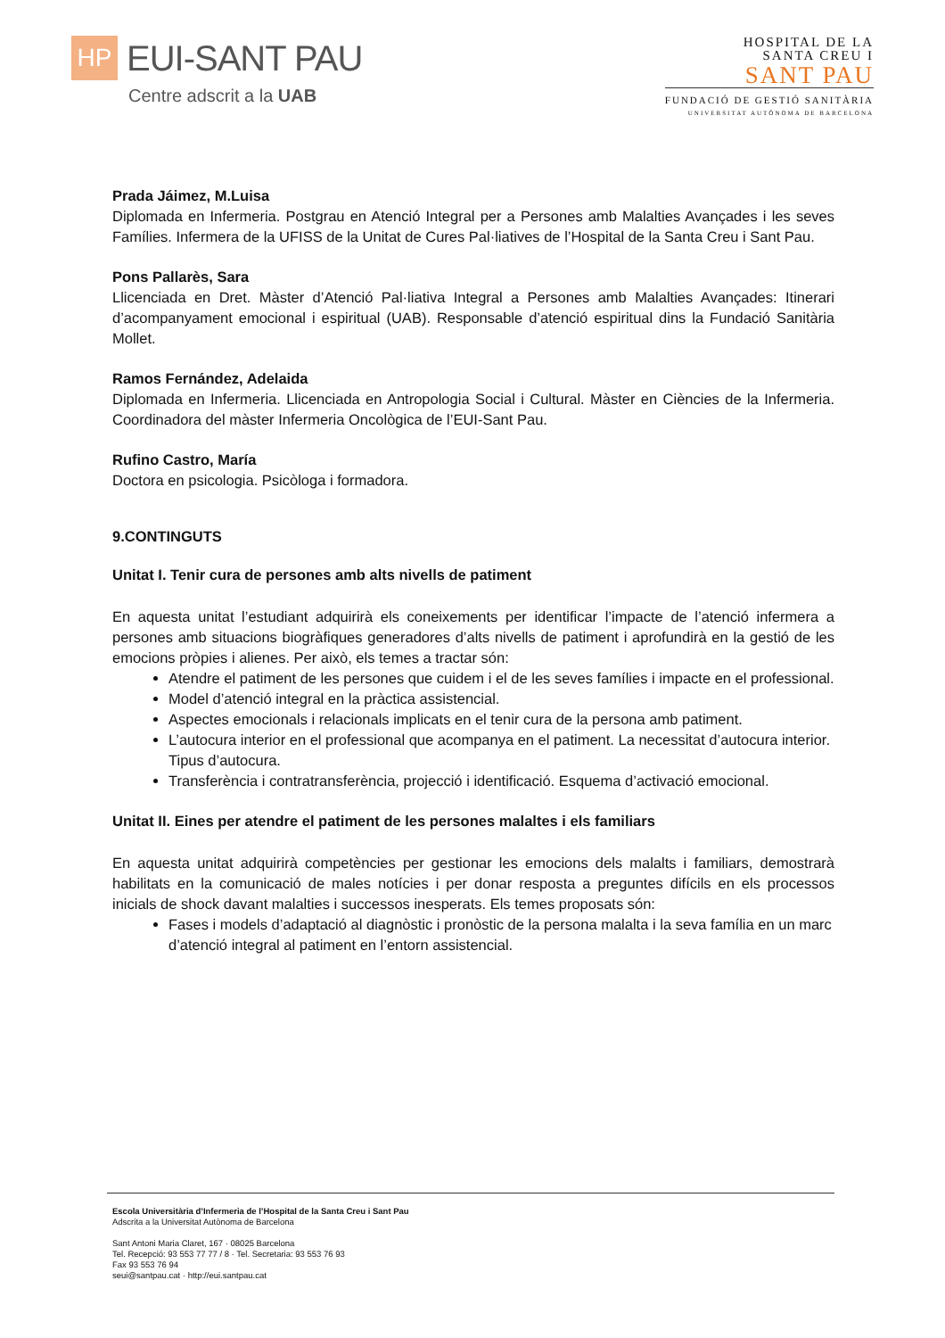HP
EUI-SANT PAU
Centre adscrit a la UAB
HOSPITAL DE LA
SANTA CREU I
SANT PAU
FUNDACIÓ DE GESTIÓ SANITÀRIA
UNIVERSITAT AUTÒNOMA DE BARCELONA
Prada Jáimez, M.Luisa
Diplomada en Infermeria. Postgrau en Atenció Integral per a Persones amb Malalties Avançades i les seves Famílies. Infermera de la UFISS de la Unitat de Cures Pal·liatives de l’Hospital de la Santa Creu i Sant Pau.
Pons Pallarès, Sara
Llicenciada en Dret. Màster d’Atenció Pal·liativa Integral a Persones amb Malalties Avançades: Itinerari d’acompanyament emocional i espiritual (UAB). Responsable d’atenció espiritual dins la Fundació Sanitària Mollet.
Ramos Fernández, Adelaida
Diplomada en Infermeria. Llicenciada en Antropologia Social i Cultural. Màster en Ciències de la Infermeria. Coordinadora del màster Infermeria Oncològica de l’EUI-Sant Pau.
Rufino Castro, María
Doctora en psicologia. Psicòloga i formadora.
9.CONTINGUTS
Unitat I. Tenir cura de persones amb alts nivells de patiment
En aquesta unitat l’estudiant adquirirà els coneixements per identificar l’impacte de l’atenció infermera a persones amb situacions biogràfiques generadores d’alts nivells de patiment i aprofundirà en la gestió de les emocions pròpies i alienes. Per això, els temes a tractar són:
Atendre el patiment de les persones que cuidem i el de les seves famílies i impacte en el professional.
Model d’atenció integral en la pràctica assistencial.
Aspectes emocionals i relacionals implicats en el tenir cura de la persona amb patiment.
L’autocura interior en el professional que acompanya en el patiment. La necessitat d’autocura interior. Tipus d’autocura.
Transferència i contratransferència, projecció i identificació. Esquema d’activació emocional.
Unitat II. Eines per atendre el patiment de les persones malaltes i els familiars
En aquesta unitat adquirirà competències per gestionar les emocions dels malalts i familiars, demostrarà habilitats en la comunicació de males notícies i per donar resposta a preguntes difícils en els processos inicials de shock davant malalties i successos inesperats. Els temes proposats són:
Fases i models d’adaptació al diagnòstic i pronòstic de la persona malalta i la seva família en un marc d’atenció integral al patiment en l’entorn assistencial.
Escola Universitària d’Infermeria de l’Hospital de la Santa Creu i Sant Pau
Adscrita a la Universitat Autònoma de Barcelona
Sant Antoni Maria Claret, 167 · 08025 Barcelona
Tel. Recepció: 93 553 77 77 / 8 · Tel. Secretaria: 93 553 76 93
Fax 93 553 76 94
seui@santpau.cat · http://eui.santpau.cat